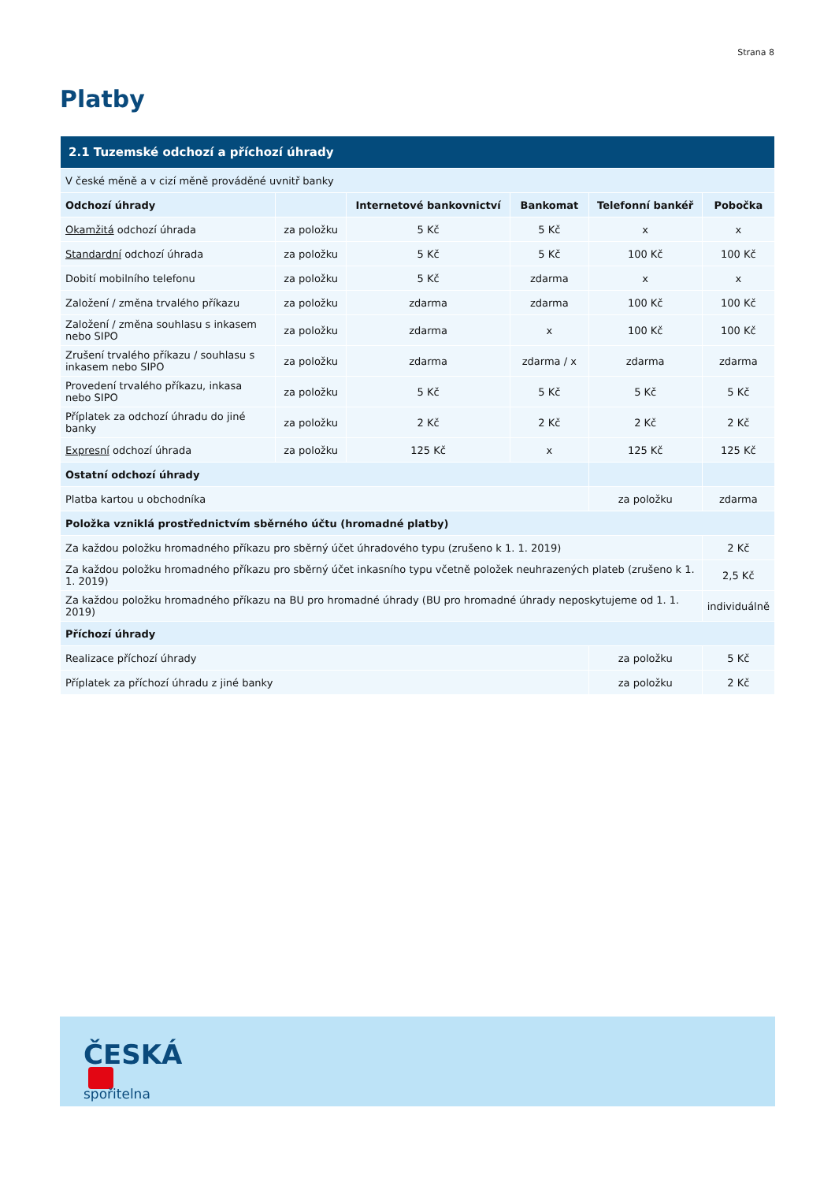Strana 8
Platby
| 2.1 Tuzemské odchozí a příchozí úhrady | | | | | |
| --- | --- | --- | --- | --- | --- |
| V české měně a v cizí měně prováděné uvnitř banky | | | | | |
| Odchozí úhrady | | Internetové bankovnictví | Bankomat | Telefonní bankéř | Pobočka |
| Okamžitá odchozí úhrada | za položku | 5 Kč | 5 Kč | x | x |
| Standardní odchozí úhrada | za položku | 5 Kč | 5 Kč | 100 Kč | 100 Kč |
| Dobití mobilního telefonu | za položku | 5 Kč | zdarma | x | x |
| Založení / změna trvalého příkazu | za položku | zdarma | zdarma | 100 Kč | 100 Kč |
| Založení / změna souhlasu s inkasem nebo SIPO | za položku | zdarma | x | 100 Kč | 100 Kč |
| Zrušení trvalého příkazu / souhlasu s inkasem nebo SIPO | za položku | zdarma | zdarma / x | zdarma | zdarma |
| Provedení trvalého příkazu, inkasa nebo SIPO | za položku | 5 Kč | 5 Kč | 5 Kč | 5 Kč |
| Příplatek za odchozí úhradu do jiné banky | za položku | 2 Kč | 2 Kč | 2 Kč | 2 Kč |
| Expresní odchozí úhrada | za položku | 125 Kč | x | 125 Kč | 125 Kč |
| Ostatní odchozí úhrady | | | | | |
| Platba kartou u obchodníka | | | | za položku | zdarma |
| Položka vzniklá prostřednictvím sběrného účtu (hromadné platby) | | | | | |
| Za každou položku hromadného příkazu pro sběrný účet úhradového typu (zrušeno k 1. 1. 2019) | | | | | 2 Kč |
| Za každou položku hromadného příkazu pro sběrný účet inkasního typu včetně položek neuhrazených plateb (zrušeno k 1. 1. 2019) | | | | | 2,5 Kč |
| Za každou položku hromadného příkazu na BU pro hromadné úhrady (BU pro hromadné úhrady neposkytujeme od 1. 1. 2019) | | | | | individuálně |
| Příchozí úhrady | | | | | |
| Realizace příchozí úhrady | | | | za položku | 5 Kč |
| Příplatek za příchozí úhradu z jiné banky | | | | za položku | 2 Kč |
ČESKÁ
spořitelna